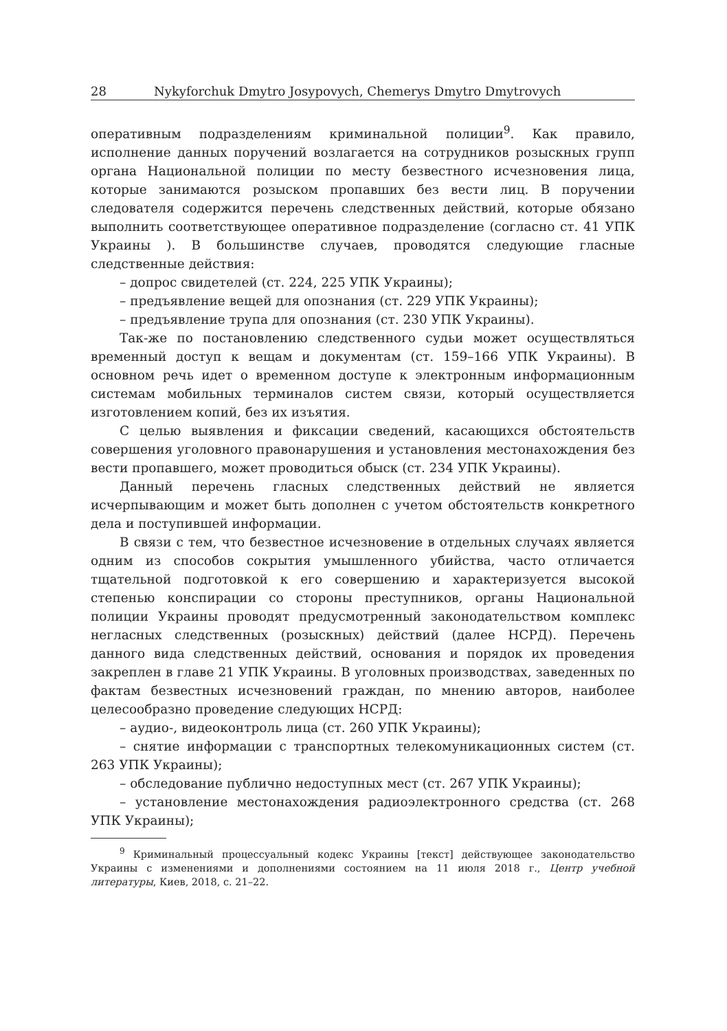28 Nykyforchuk Dmytro Josypovych, Chemerys Dmytro Dmytrovych
оперативным подразделениям криминальной полиции<sup>9</sup>. Как правило, исполнение данных поручений возлагается на сотрудников розыскных групп органа Национальной полиции по месту безвестного исчезновения лица, которые занимаются розыском пропавших без вести лиц. В поручении следователя содержится перечень следственных действий, которые обязано выполнить соответствующее оперативное подразделение (согласно ст. 41 УПК Украины ). В большинстве случаев, проводятся следующие гласные следственные действия:
– допрос свидетелей (ст. 224, 225 УПК Украины);
– предъявление вещей для опознания (ст. 229 УПК Украины);
– предъявление трупа для опознания (ст. 230 УПК Украины).
Так-же по постановлению следственного судьи может осуществляться временный доступ к вещам и документам (ст. 159–166 УПК Украины). В основном речь идет о временном доступе к электронным информационным системам мобильных терминалов систем связи, который осуществляется изготовлением копий, без их изъятия.
С целью выявления и фиксации сведений, касающихся обстоятельств совершения уголовного правонарушения и установления местонахождения без вести пропавшего, может проводиться обыск (ст. 234 УПК Украины).
Данный перечень гласных следственных действий не является исчерпывающим и может быть дополнен с учетом обстоятельств конкретного дела и поступившей информации.
В связи с тем, что безвестное исчезновение в отдельных случаях является одним из способов сокрытия умышленного убийства, часто отличается тщательной подготовкой к его совершению и характеризуется высокой степенью конспирации со стороны преступников, органы Национальной полиции Украины проводят предусмотренный законодательством комплекс негласных следственных (розыскных) действий (далее НСРД). Перечень данного вида следственных действий, основания и порядок их проведения закреплен в главе 21 УПК Украины. В уголовных производствах, заведенных по фактам безвестных исчезновений граждан, по мнению авторов, наиболее целесообразно проведение следующих НСРД:
– аудио-, видеоконтроль лица (ст. 260 УПК Украины);
– снятие информации с транспортных телекомуникационных систем (ст. 263 УПК Украины);
– обследование публично недоступных мест (ст. 267 УПК Украины);
– установление местонахождения радиоэлектронного средства (ст. 268 УПК Украины);
<sup>9</sup> Криминальный процессуальный кодекс Украины [текст] действующее законодательство Украины с изменениями и дополнениями состоянием на 11 июля 2018 г., Центр учебной литературы, Киев, 2018, с. 21–22.